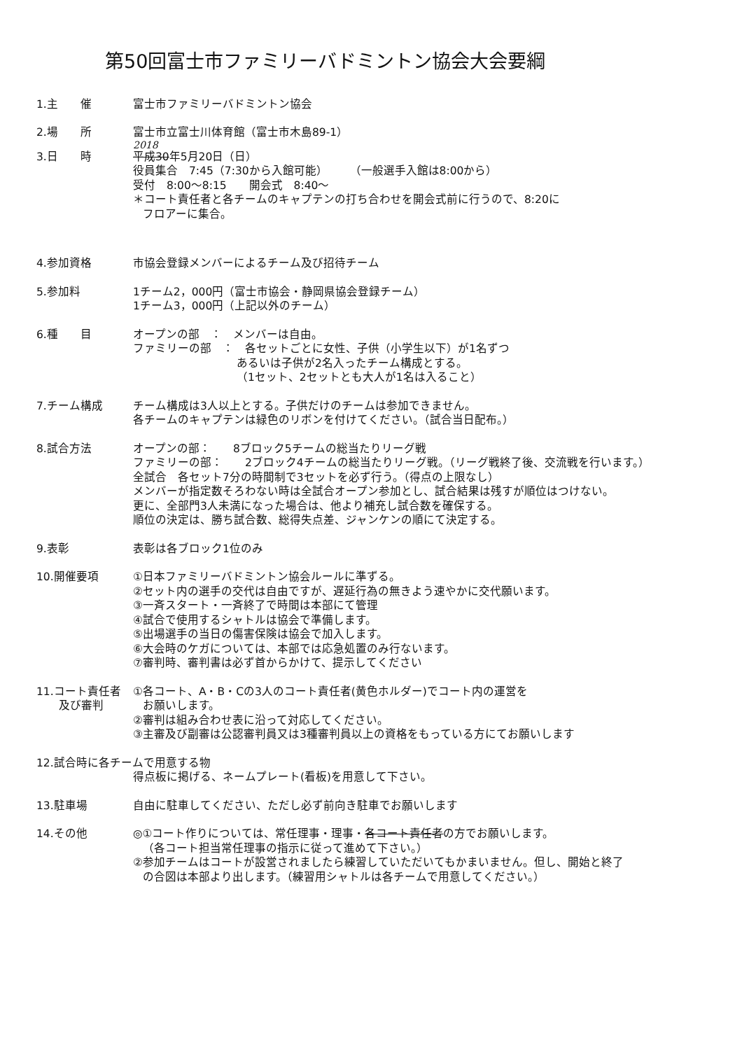第50回富士市ファミリーバドミントン協会大会要綱
1.主　　催 富士市ファミリーバドミントン協会
2.場　　所 富士市立富士川体育館（富士市木島89-1）
2018
3.日　　時 平成30年5月20日（日）
役員集合　7:45（7:30から入館可能）　　　（一般選手入館は8:00から）
受付　8:00～8:15　　開会式　8:40～
＊コート責任者と各チームのキャプテンの打ち合わせを開会式前に行うので、8:20に
フロアーに集合。
4.参加資格 市協会登録メンバーによるチーム及び招待チーム
5.参加料 1チーム2，000円（富士市協会・静岡県協会登録チーム）
1チーム3，000円（上記以外のチーム）
6.種　　目 オープンの部　：　メンバーは自由。
ファミリーの部　：　各セットごとに女性、子供（小学生以下）が1名ずつ
あるいは子供が2名入ったチーム構成とする。
（1セット、2セットとも大人が1名は入ること）
7.チーム構成 チーム構成は3人以上とする。子供だけのチームは参加できません。
各チームのキャプテンは緑色のリボンを付けてください。（試合当日配布。）
8.試合方法 オープンの部：　　8ブロック5チームの総当たりリーグ戦
ファミリーの部：　　2ブロック4チームの総当たりリーグ戦。（リーグ戦終了後、交流戦を行います。）
全試合　各セット7分の時間制で3セットを必ず行う。（得点の上限なし）
メンバーが指定数そろわない時は全試合オープン参加とし、試合結果は残すが順位はつけない。
更に、全部門3人未満になった場合は、他より補充し試合数を確保する。
順位の決定は、勝ち試合数、総得失点差、ジャンケンの順にて決定する。
9.表彰 表彰は各ブロック1位のみ
10.開催要項 ①日本ファミリーバドミントン協会ルールに準ずる。
②セット内の選手の交代は自由ですが、遅延行為の無きよう速やかに交代願います。
③一斉スタート・一斉終了で時間は本部にて管理
④試合で使用するシャトルは協会で準備します。
⑤出場選手の当日の傷害保険は協会で加入します。
⑥大会時のケガについては、本部では応急処置のみ行ないます。
⑦審判時、審判書は必ず首からかけて、提示してください
11.コート責任者
　　及び審判
①各コート、A・B・Cの3人のコート責任者(黄色ホルダー)でコート内の運営を
お願いします。
②審判は組み合わせ表に沿って対応してください。
③主審及び副審は公認審判員又は3種審判員以上の資格をもっている方にてお願いします
12.試合時に各チームで用意する物
得点板に掲げる、ネームプレート(看板)を用意して下さい。
13.駐車場 自由に駐車してください、ただし必ず前向き駐車でお願いします
14.その他 ◎①コート作りについては、常任理事・理事・各コート責任者の方でお願いします。
（各コート担当常任理事の指示に従って進めて下さい。）
②参加チームはコートが設営されましたら練習していただいてもかまいません。但し、開始と終了
の合図は本部より出します。（練習用シャトルは各チームで用意してください。）